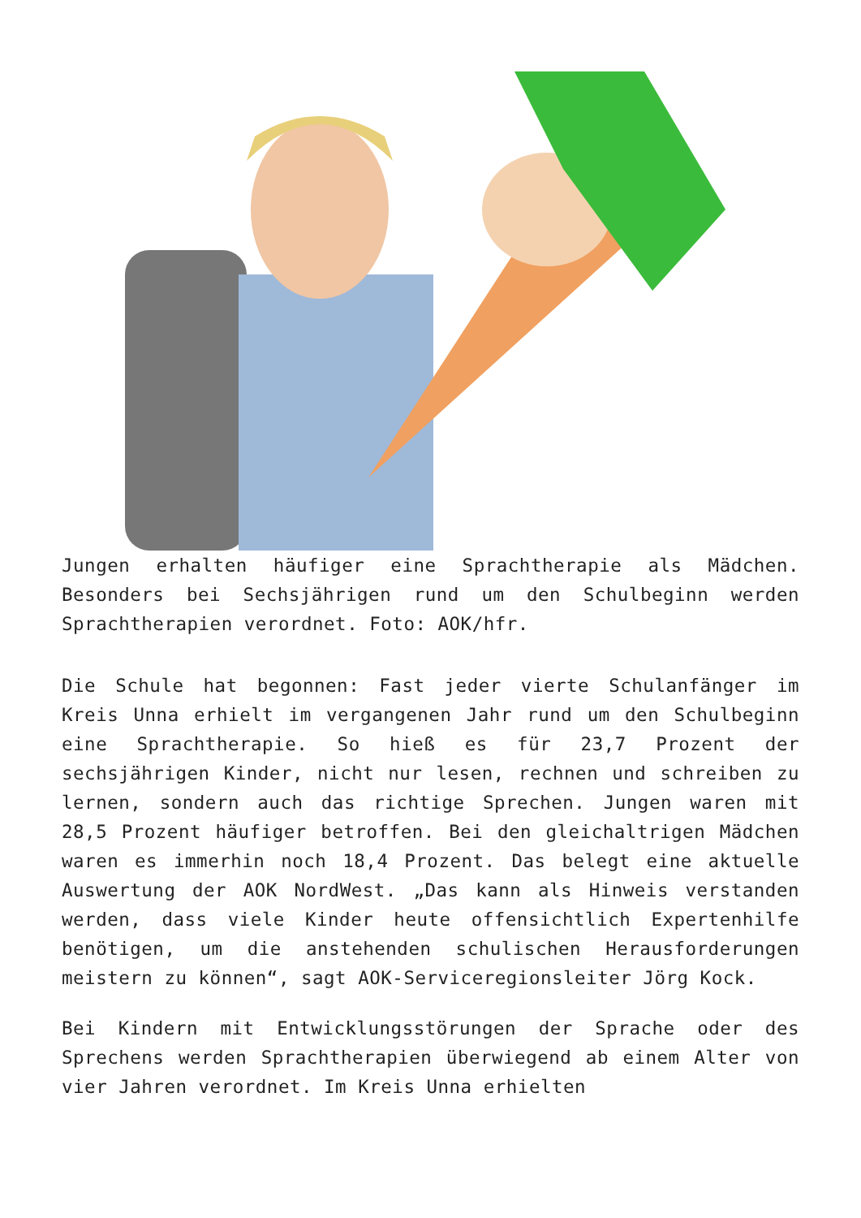Jungen erhalten häufiger eine Sprachtherapie als Mädchen. Besonders bei Sechsjährigen rund um den Schulbeginn werden Sprachtherapien verordnet. Foto: AOK/hfr.
Die Schule hat begonnen: Fast jeder vierte Schulanfänger im Kreis Unna erhielt im vergangenen Jahr rund um den Schulbeginn eine Sprachtherapie. So hieß es für 23,7 Prozent der sechsjährigen Kinder, nicht nur lesen, rechnen und schreiben zu lernen, sondern auch das richtige Sprechen. Jungen waren mit 28,5 Prozent häufiger betroffen. Bei den gleichaltrigen Mädchen waren es immerhin noch 18,4 Prozent. Das belegt eine aktuelle Auswertung der AOK NordWest. „Das kann als Hinweis verstanden werden, dass viele Kinder heute offensichtlich Expertenhilfe benötigen, um die anstehenden schulischen Herausforderungen meistern zu können“, sagt AOK-Serviceregionsleiter Jörg Kock.
Bei Kindern mit Entwicklungsstörungen der Sprache oder des Sprechens werden Sprachtherapien überwiegend ab einem Alter von vier Jahren verordnet. Im Kreis Unna erhielten